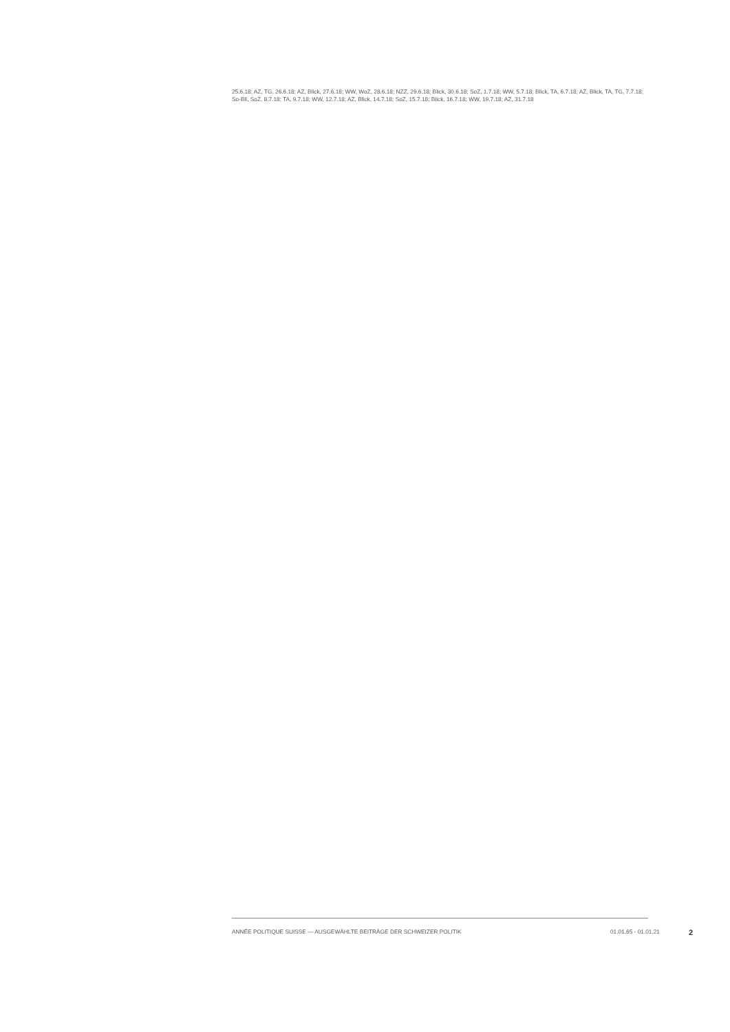25.6.18; AZ, TG, 26.6.18; AZ, Blick, 27.6.18; WW, WoZ, 28.6.18; NZZ, 29.6.18; Blick, 30.6.18; SoZ, 1.7.18; WW, 5.7.18; Blick, TA, 6.7.18; AZ, Blick, TA, TG, 7.7.18; So-Bli, SoZ, 8.7.18; TA, 9.7.18; WW, 12.7.18; AZ, Blick, 14.7.18; SoZ, 15.7.18; Blick, 16.7.18; WW, 19.7.18; AZ, 31.7.18
ANNÉE POLITIQUE SUISSE — AUSGEWÄHLTE BEITRÄGE DER SCHWEIZER POLITIK 01.01.65 - 01.01.21 2